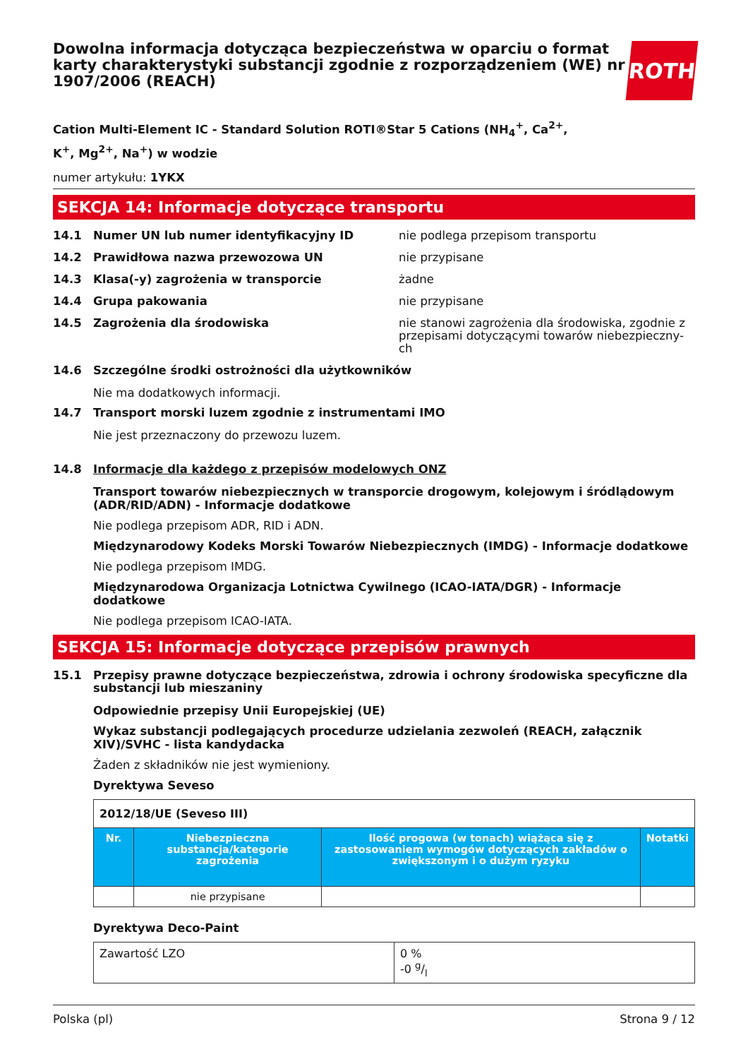Dowolna informacja dotycząca bezpieczeństwa w oparciu o format karty charakterystyki substancji zgodnie z rozporządzeniem (WE) nr 1907/2006 (REACH)
ROTH
Cation Multi-Element IC - Standard Solution ROTI®Star 5 Cations (NH<sub>4</sub><sup>+</sup>, Ca<sup>2+</sup>,
K<sup>+</sup>, Mg<sup>2+</sup>, Na<sup>+</sup>) w wodzie
numer artykułu: 1YKX
SEKCJA 14: Informacje dotyczące transportu
14.1 Numer UN lub numer identyfikacyjny ID nie podlega przepisom transportu
14.2 Prawidłowa nazwa przewozowa UN nie przypisane
14.3 Klasa(-y) zagrożenia w transporcie żadne
14.4 Grupa pakowania nie przypisane
14.5 Zagrożenia dla środowiska nie stanowi zagrożenia dla środowiska, zgodnie z przepisami dotyczącymi towarów niebezpieczny-ch
14.6 Szczególne środki ostrożności dla użytkowników
Nie ma dodatkowych informacji.
14.7 Transport morski luzem zgodnie z instrumentami IMO
Nie jest przeznaczony do przewozu luzem.
14.8 Informacje dla każdego z przepisów modelowych ONZ
Transport towarów niebezpiecznych w transporcie drogowym, kolejowym i śródlądowym (ADR/RID/ADN) - Informacje dodatkowe
Nie podlega przepisom ADR, RID i ADN.
Międzynarodowy Kodeks Morski Towarów Niebezpiecznych (IMDG) - Informacje dodatkowe
Nie podlega przepisom IMDG.
Międzynarodowa Organizacja Lotnictwa Cywilnego (ICAO-IATA/DGR) - Informacje dodatkowe
Nie podlega przepisom ICAO-IATA.
SEKCJA 15: Informacje dotyczące przepisów prawnych
15.1 Przepisy prawne dotyczące bezpieczeństwa, zdrowia i ochrony środowiska specyficzne dla substancji lub mieszaniny
Odpowiednie przepisy Unii Europejskiej (UE)
Wykaz substancji podlegających procedurze udzielania zezwoleń (REACH, załącznik XIV)/SVHC - lista kandydacka
Żaden z składników nie jest wymieniony.
Dyrektywa Seveso
| 2012/18/UE (Seveso III) | | | |
| Nr. | Niebezpieczna substancja/kategorie zagrożenia | Ilość progowa (w tonach) wiążąca się z zastosowaniem wymogów dotyczących zakładów o zwiększonym i o dużym ryzyku | Notatki |
| | nie przypisane | | |
Dyrektywa Deco-Paint
| Zawartość LZO | 0 % -0 g/l |
Polska (pl) Strona 9 / 12